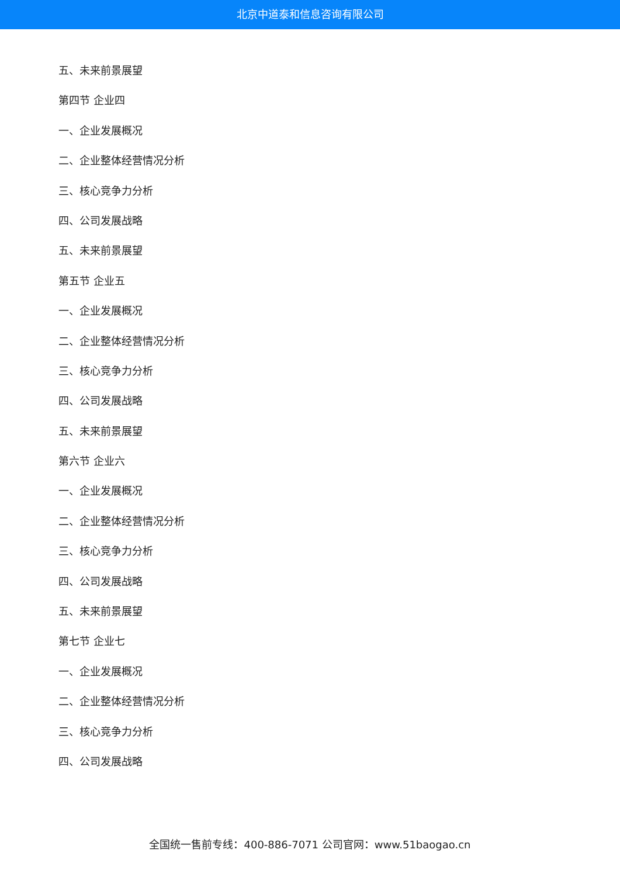北京中道泰和信息咨询有限公司
五、未来前景展望
第四节 企业四
一、企业发展概况
二、企业整体经营情况分析
三、核心竞争力分析
四、公司发展战略
五、未来前景展望
第五节 企业五
一、企业发展概况
二、企业整体经营情况分析
三、核心竞争力分析
四、公司发展战略
五、未来前景展望
第六节 企业六
一、企业发展概况
二、企业整体经营情况分析
三、核心竞争力分析
四、公司发展战略
五、未来前景展望
第七节 企业七
一、企业发展概况
二、企业整体经营情况分析
三、核心竞争力分析
四、公司发展战略
全国统一售前专线：400-886-7071 公司官网：www.51baogao.cn